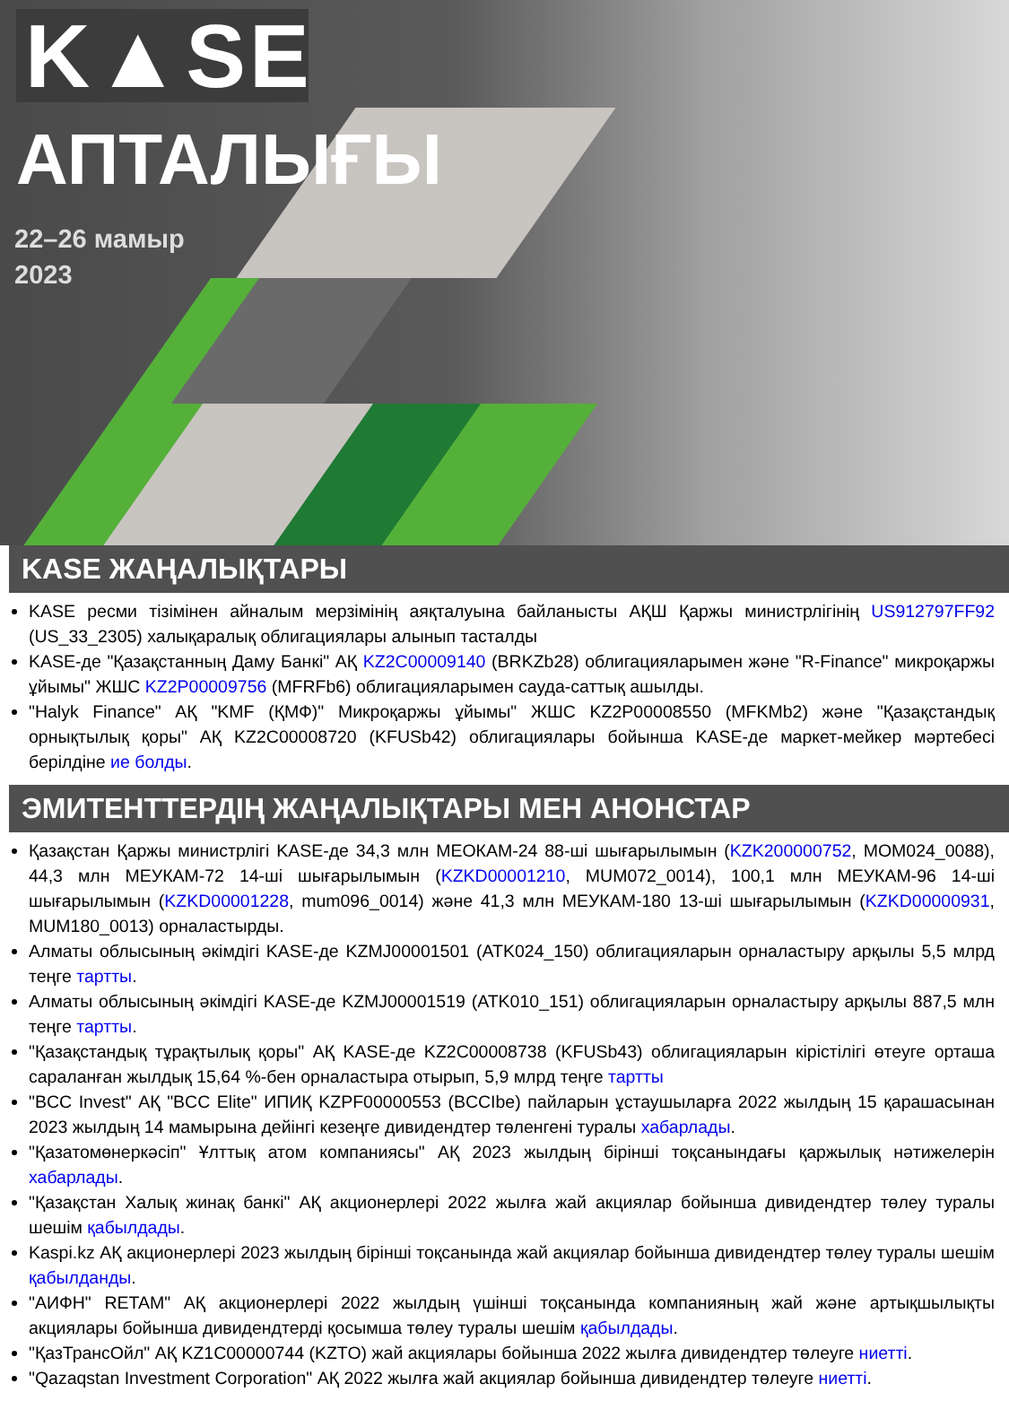K▲SE
АПТАЛЫҒЫ
22–26 мамыр
2023
KASE ЖАҢАЛЫҚТАРЫ
KASE ресми тізімінен айналым мерзімінің аяқталуына байланысты АҚШ Қаржы министрлігінің US912797FF92 (US_33_2305) халықаралық облигациялары алынып тасталды
KASE-де "Қазақстанның Даму Банкі" АҚ KZ2C00009140 (BRKZb28) облигацияларымен және "R-Finance" микроқаржы ұйымы" ЖШС KZ2P00009756 (MFRFb6) облигацияларымен сауда-саттық ашылды.
"Halyk Finance" АҚ "KMF (ҚМФ)" Микроқаржы ұйымы" ЖШС KZ2P00008550 (MFKMb2) және "Қазақстандық орнықтылық қоры" АҚ KZ2C00008720 (KFUSb42) облигациялары бойынша KASE-де маркет-мейкер мәртебесі берілдіне ие болды.
ЭМИТЕНТТЕРДІҢ ЖАҢАЛЫҚТАРЫ МЕН АНОНСТАР
Қазақстан Қаржы министрлігі KASE-де 34,3 млн МЕОКАМ-24 88-ші шығарылымын (KZK200000752, MOM024_0088), 44,3 млн МЕУКАМ-72 14-ші шығарылымын (KZKD00001210, MUM072_0014), 100,1 млн МЕУКАМ-96 14-ші шығарылымын (KZKD00001228, mum096_0014) және 41,3 млн МЕУКАМ-180 13-ші шығарылымын (KZKD00000931, MUM180_0013) орналастырды.
Алматы облысының әкімдігі KASE-де KZMJ00001501 (ATK024_150) облигацияларын орналастыру арқылы 5,5 млрд теңге тартты.
Алматы облысының әкімдігі KASE-де KZMJ00001519 (ATK010_151) облигацияларын орналастыру арқылы 887,5 млн теңге тартты.
"Қазақстандық тұрақтылық қоры" АҚ KASE-де KZ2C00008738 (KFUSb43) облигацияларын кірістілігі өтеуге орташа сараланған жылдық 15,64 %-бен орналастыра отырып, 5,9 млрд теңге тартты
"BCC Invest" АҚ "BCC Elite" ИПИҚ KZPF00000553 (BCCIbe) пайларын ұстаушыларға 2022 жылдың 15 қарашасынан 2023 жылдың 14 мамырына дейінгі кезеңге дивидендтер төленгені туралы хабарлады.
"Қазатомөнеркәсіп" Ұлттық атом компаниясы" АҚ 2023 жылдың бірінші тоқсанындағы қаржылық нәтижелерін хабарлады.
"Қазақстан Халық жинақ банкі" АҚ акционерлері 2022 жылға жай акциялар бойынша дивидендтер төлеу туралы шешім қабылдады.
Kaspi.kz АҚ акционерлері 2023 жылдың бірінші тоқсанында жай акциялар бойынша дивидендтер төлеу туралы шешім қабылданды.
"АИФН" RETAM" АҚ акционерлері 2022 жылдың үшінші тоқсанында компанияның жай және артықшылықты акциялары бойынша дивидендтерді қосымша төлеу туралы шешім қабылдады.
"ҚазТрансОйл" АҚ KZ1C00000744 (KZTO) жай акциялары бойынша 2022 жылға дивидендтер төлеуге ниетті.
"Qazaqstan Investment Corporation" АҚ 2022 жылға жай акциялар бойынша дивидендтер төлеуге ниетті.